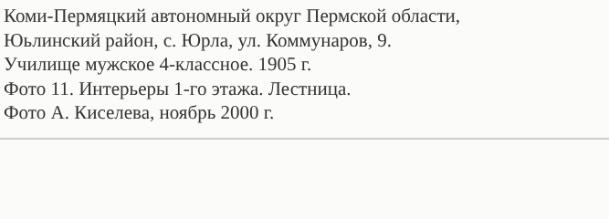Коми-Пермяцкий автономный округ Пермской области,
Юьлинский район, с. Юрла, ул. Коммунаров, 9.
Училище мужское 4-классное. 1905 г.
Фото 11. Интерьеры 1-го этажа. Лестница.
Фото А. Киселева, ноябрь 2000 г.